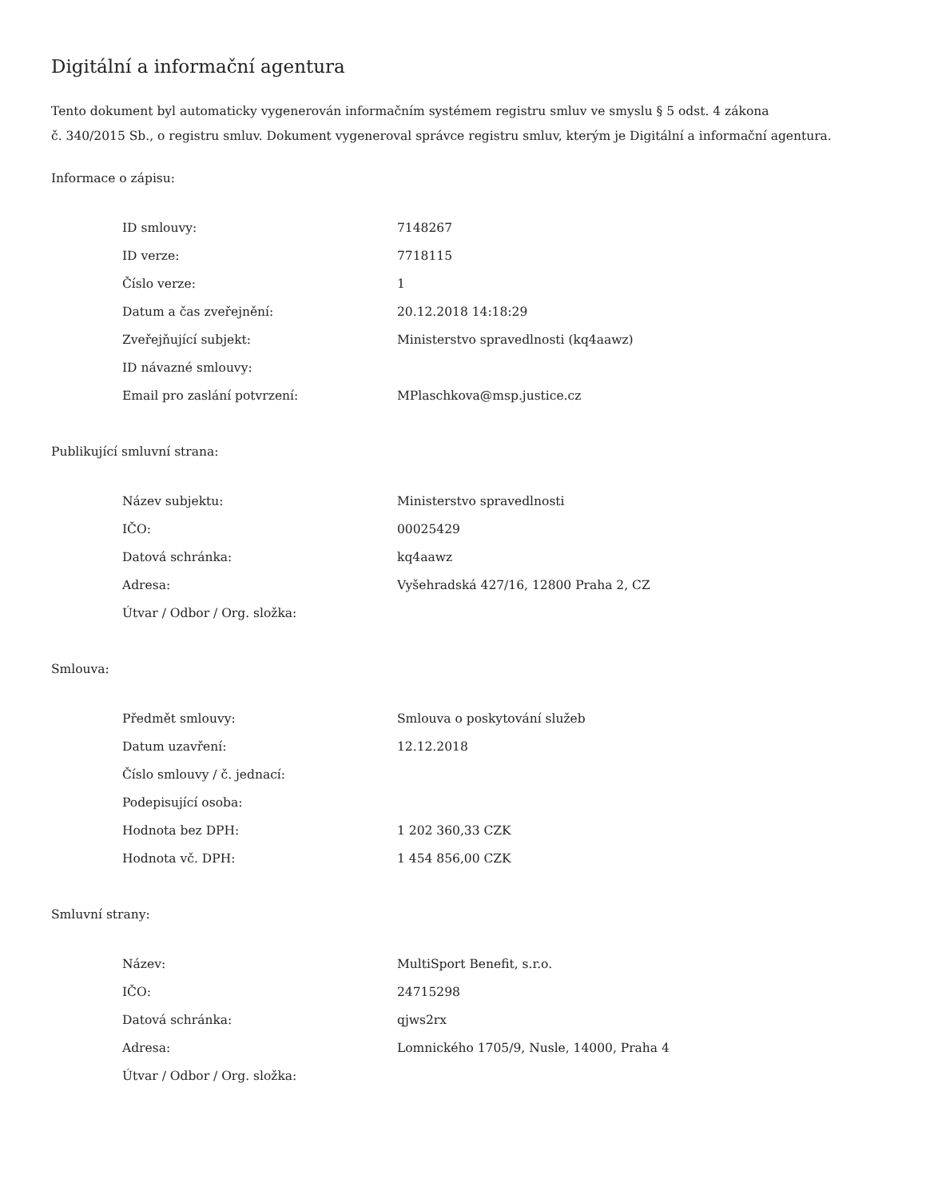Digitální a informační agentura
Tento dokument byl automaticky vygenerován informačním systémem registru smluv ve smyslu § 5 odst. 4 zákona
č. 340/2015 Sb., o registru smluv. Dokument vygeneroval správce registru smluv, kterým je Digitální a informační agentura.
Informace o zápisu:
| ID smlouvy: | 7148267 |
| ID verze: | 7718115 |
| Číslo verze: | 1 |
| Datum a čas zveřejnění: | 20.12.2018 14:18:29 |
| Zveřejňující subjekt: | Ministerstvo spravedlnosti (kq4aawz) |
| ID návazné smlouvy: | |
| Email pro zaslání potvrzení: | MPlaschkova@msp.justice.cz |
Publikující smluvní strana:
| Název subjektu: | Ministerstvo spravedlnosti |
| IČO: | 00025429 |
| Datová schránka: | kq4aawz |
| Adresa: | Vyšehradská 427/16, 12800 Praha 2, CZ |
| Útvar / Odbor / Org. složka: | |
Smlouva:
| Předmět smlouvy: | Smlouva o poskytování služeb |
| Datum uzavření: | 12.12.2018 |
| Číslo smlouvy / č. jednací: | |
| Podepisující osoba: | |
| Hodnota bez DPH: | 1 202 360,33 CZK |
| Hodnota vč. DPH: | 1 454 856,00 CZK |
Smluvní strany:
| Název: | MultiSport Benefit, s.r.o. |
| IČO: | 24715298 |
| Datová schránka: | qjws2rx |
| Adresa: | Lomnického 1705/9, Nusle, 14000, Praha 4 |
| Útvar / Odbor / Org. složka: | |